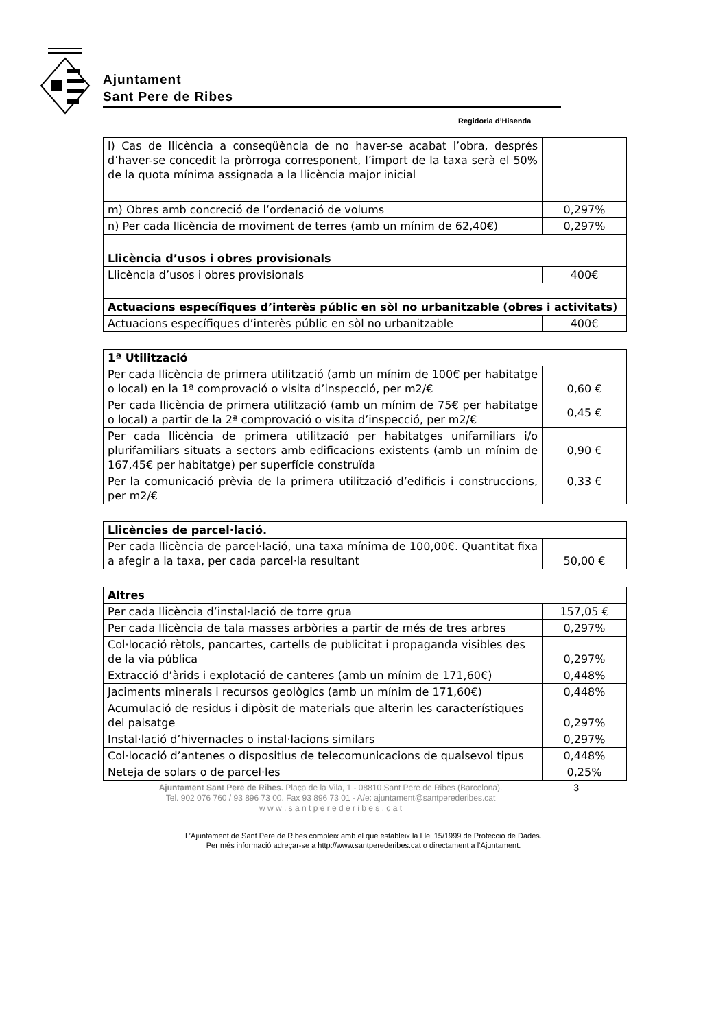Ajuntament
Sant Pere de Ribes
Regidoria d’Hisenda
| l) Cas de llicència a conseqüència de no haver-se acabat l’obra, després d’haver-se concedit la pròrroga corresponent, l’import de la taxa serà el 50% de la quota mínima assignada a la llicència major inicial | |
| m) Obres amb concreció de l’ordenació de volums | 0,297% |
| n) Per cada llicència de moviment de terres (amb un mínim de 62,40€) | 0,297% |
| Llicència d’usos i obres provisionals | |
| Llicència d’usos i obres provisionals | 400€ |
| Actuacions específiques d’interès públic en sòl no urbanitzable (obres i activitats) | |
| Actuacions específiques d’interès públic en sòl no urbanitzable | 400€ |
| 1ª Utilització | |
| Per cada llicència de primera utilització (amb un mínim de 100€ per habitatge o local) en la 1ª comprovació o visita d’inspecció, per m2/€ | 0,60 € |
| Per cada llicència de primera utilització (amb un mínim de 75€ per habitatge o local) a partir de la 2ª comprovació o visita d’inspecció, per m2/€ | 0,45 € |
| Per cada llicència de primera utilització per habitatges unifamiliars i/o plurifamiliars situats a sectors amb edificacions existents (amb un mínim de 167,45€ per habitatge) per superfície construïda | 0,90 € |
| Per la comunicació prèvia de la primera utilització d’edificis i construccions, per m2/€ | 0,33 € |
| Llicències de parcel·lació. | |
| Per cada llicència de parcel·lació, una taxa mínima de 100,00€. Quantitat fixa a afegir a la taxa, per cada parcel·la resultant | 50,00 € |
| Altres | |
| Per cada llicència d’instal·lació de torre grua | 157,05 € |
| Per cada llicència de tala masses arbòries a partir de més de tres arbres | 0,297% |
| Col·locació rètols, pancartes, cartells de publicitat i propaganda visibles des de la via pública | 0,297% |
| Extracció d’àrids i explotació de canteres (amb un mínim de 171,60€) | 0,448% |
| Jaciments minerals i recursos geològics (amb un mínim de 171,60€) | 0,448% |
| Acumulació de residus i dipòsit de materials que alterin les característiques del paisatge | 0,297% |
| Instal·lació d’hivernacles o instal·lacions similars | 0,297% |
| Col·locació d’antenes o dispositius de telecomunicacions de qualsevol tipus | 0,448% |
| Neteja de solars o de parcel·les | 0,25% |
Ajuntament Sant Pere de Ribes. Plaça de la Vila, 1 - 08810 Sant Pere de Ribes (Barcelona).
Tel. 902 076 760 / 93 896 73 00. Fax 93 896 73 01 - A/e: ajuntament@santperederibes.cat
w w w . s a n t p e r e d e r i b e s . c a t
3
L’Ajuntament de Sant Pere de Ribes compleix amb el que estableix la Llei 15/1999 de Protecció de Dades.
Per més informació adreçar-se a http://www.santperederibes.cat o directament a l’Ajuntament.